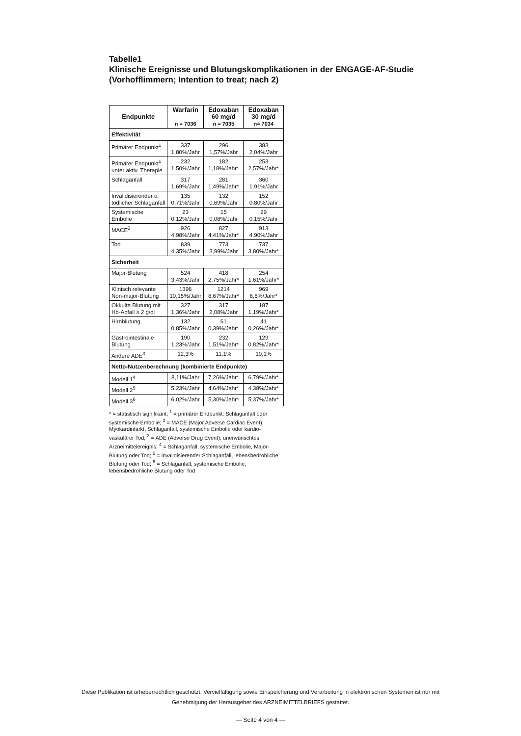Tabelle1
Klinische Ereignisse und Blutungskomplikationen in der ENGAGE-AF-Studie
(Vorhofflimmern; Intention to treat; nach 2)
| Endpunkte | Warfarin n = 7036 | Edoxaban 60 mg/d n = 7035 | Edoxaban 30 mg/d n= 7034 |
| --- | --- | --- | --- |
| Effektivität | | | |
| Primärer Endpunkt<sup>1</sup> | 337 1,80%/Jahr | 296 1,57%/Jahr | 383 2,04%/Jahr |
| Primärer Endpunkt<sup>1</sup> unter aktiv. Therapie | 232 1,50%/Jahr | 182 1,18%/Jahr* | 253 2,57%/Jahr* |
| Schlaganfall | 317 1,69%/Jahr | 281 1,49%/Jahr* | 360 1,91%/Jahr |
| Invalidisierender o. tödlicher Schlaganfall | 135 0,71%/Jahr | 132 0,69%/Jahr | 152 0,80%/Jahr |
| Systemische Embolie | 23 0,12%/Jahr | 15 0,08%/Jahr | 29 0,15%/Jahr |
| MACE<sup>2</sup> | 926 4,98%/Jahr | 827 4,41%/Jahr* | 913 4,90%/Jahr |
| Tod | 839 4,35%/Jahr | 773 3,99%/Jahr | 737 3,80%/Jahr* |
| Sicherheit | | | |
| Major-Blutung | 524 3,43%/Jahr | 418 2,75%/Jahr* | 254 1,61%/Jahr* |
| Klinisch relevante Non-major-Blutung | 1396 10,15%/Jahr | 1214 8,67%/Jahr* | 969 6,6%/Jahr* |
| Okkulte Blutung mit Hb-Abfall ≥ 2 g/dl | 327 1,36%/Jahr | 317 2,08%/Jahr | 187 1,19%/Jahr* |
| Hirnblutung | 132 0,85%/Jahr | 61 0,39%/Jahr* | 41 0,26%/Jahr* |
| Gastrointestinale Blutung | 190 1,23%/Jahr | 232 1,51%/Jahr* | 129 0,82%/Jahr* |
| Andere ADE<sup>3</sup> | 12,3% | 11,1% | 10,1% |
| Netto-Nutzenberechnung (kombinierte Endpunkte) | | | |
| Modell 1<sup>4</sup> | 8,11%/Jahr | 7,26%/Jahr* | 6,79%/Jahr* |
| Modell 2<sup>5</sup> | 5,23%/Jahr | 4,64%/Jahr* | 4,38%/Jahr* |
| Modell 3<sup>6</sup> | 6,02%/Jahr | 5,30%/Jahr* | 5,37%/Jahr* |
* = statistisch signifikant; <sup>1</sup> = primärer Endpunkt: Schlaganfall oder systemische Embolie; <sup>2</sup> = MACE (Major Adverse Cardiac Event): Myokardinfarkt, Schlaganfall, systemische Embolie oder kardio-vaskulärer Tod; <sup>3</sup> = ADE (Adverse Drug Event): unerwünschtes Arzneimittelereignis; <sup>4</sup> = Schlaganfall, systemische Embolie, Major-Blutung oder Tod; <sup>5</sup> = invalidisierender Schlaganfall, lebensbedrohliche Blutung oder Tod; <sup>6</sup> = Schlaganfall, systemische Embolie, lebensbedrohliche Blutung oder Tod
Diese Publikation ist urheberrechtlich geschützt. Vervielfältigung sowie Einspeicherung und Verarbeitung in elektronischen Systemen ist nur mit
Genehmigung der Herausgeber des ARZNEIMITTELBRIEFS gestattet.
— Seite 4 von 4 —